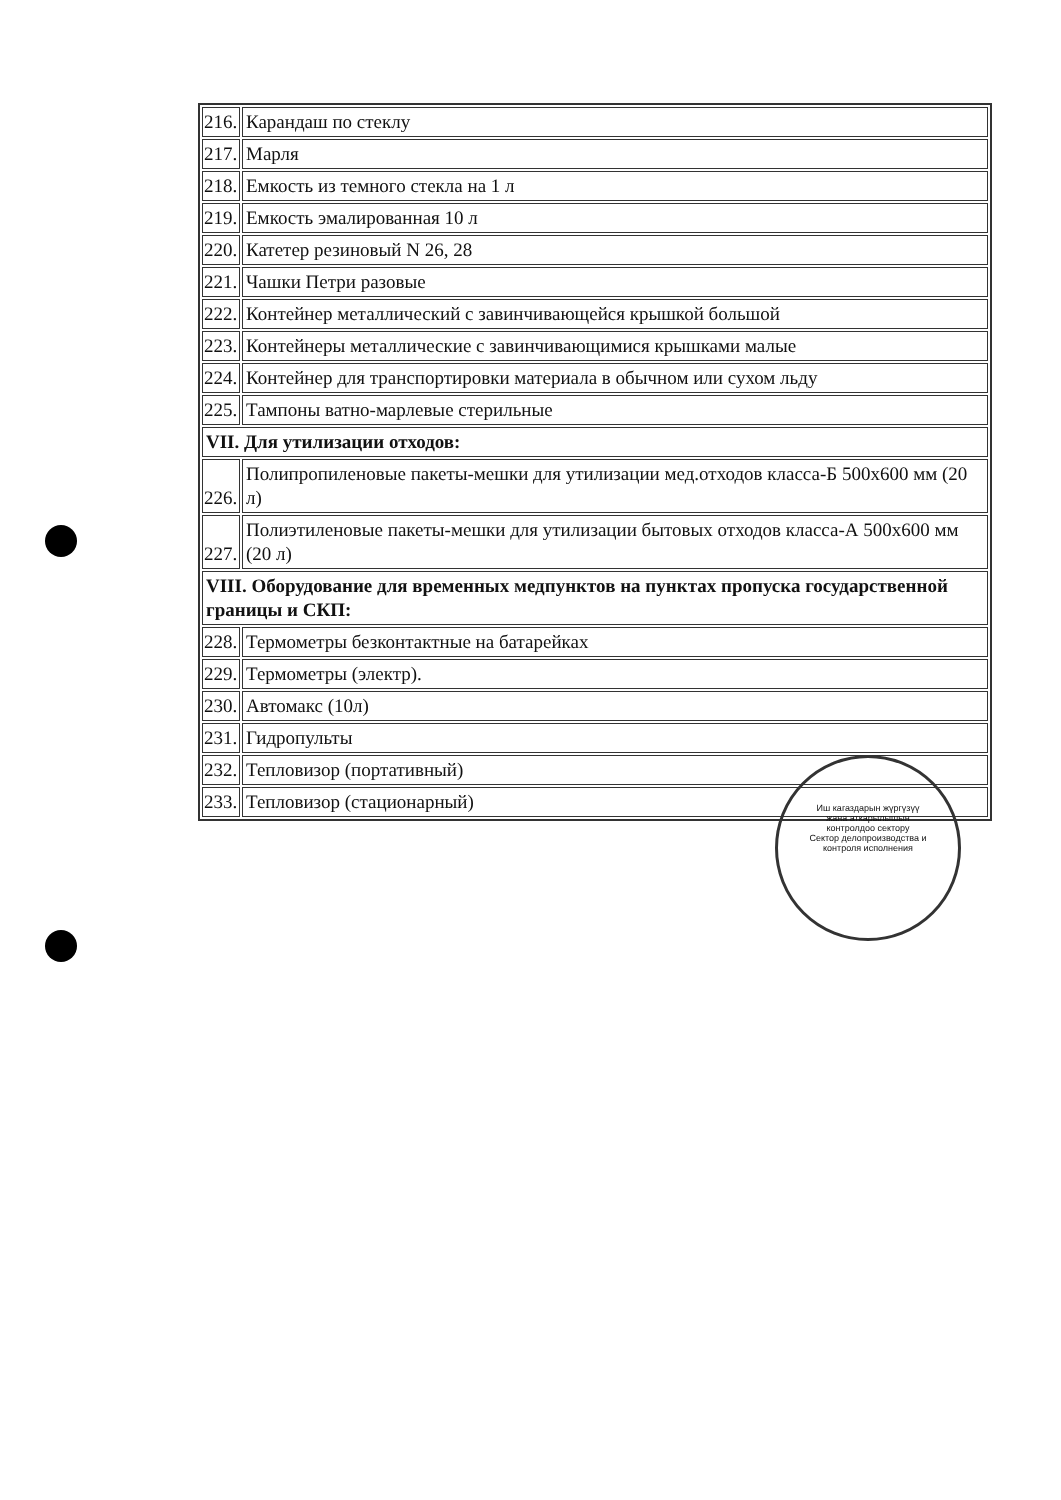| 216. | Карандаш по стеклу |
| 217. | Марля |
| 218. | Емкость из темного стекла на 1 л |
| 219. | Емкость эмалированная 10 л |
| 220. | Катетер резиновый N 26, 28 |
| 221. | Чашки Петри разовые |
| 222. | Контейнер металлический с завинчивающейся крышкой большой |
| 223. | Контейнеры металлические с завинчивающимися крышками малые |
| 224. | Контейнер для транспортировки материала в обычном или сухом льду |
| 225. | Тампоны ватно-марлевые стерильные |
| VII. Для утилизации отходов: | |
| 226. | Полипропиленовые пакеты-мешки для утилизации мед.отходов класса-Б 500х600 мм (20 л) |
| 227. | Полиэтиленовые пакеты-мешки для утилизации бытовых отходов класса-А 500х600 мм (20 л) |
| VIII. Оборудование для временных медпунктов на пунктах пропуска государственной границы и СКП: | |
| 228. | Термометры безконтактные на батарейках |
| 229. | Термометры (электр). |
| 230. | Автомакс (10л) |
| 231. | Гидропульты |
| 232. | Тепловизор (портативный) |
| 233. | Тепловизор (стационарный) |
Иш кагаздарын жүргүзүү жана аткарылышын контролдоо сектору
Сектор делопроизводства и контроля исполнения